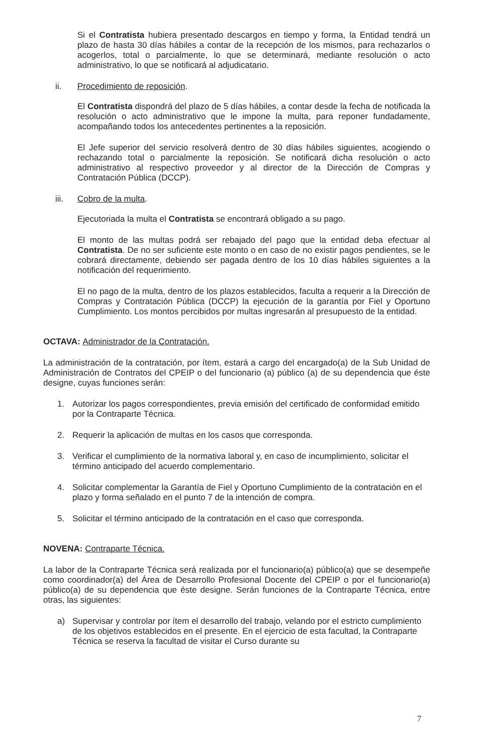Si el Contratista hubiera presentado descargos en tiempo y forma, la Entidad tendrá un plazo de hasta 30 días hábiles a contar de la recepción de los mismos, para rechazarlos o acogerlos, total o parcialmente, lo que se determinará, mediante resolución o acto administrativo, lo que se notificará al adjudicatario.
ii. Procedimiento de reposición.
El Contratista dispondrá del plazo de 5 días hábiles, a contar desde la fecha de notificada la resolución o acto administrativo que le impone la multa, para reponer fundadamente, acompañando todos los antecedentes pertinentes a la reposición.
El Jefe superior del servicio resolverá dentro de 30 días hábiles siguientes, acogiendo o rechazando total o parcialmente la reposición. Se notificará dicha resolución o acto administrativo al respectivo proveedor y al director de la Dirección de Compras y Contratación Pública (DCCP).
iii. Cobro de la multa.
Ejecutoriada la multa el Contratista se encontrará obligado a su pago.
El monto de las multas podrá ser rebajado del pago que la entidad deba efectuar al Contratista. De no ser suficiente este monto o en caso de no existir pagos pendientes, se le cobrará directamente, debiendo ser pagada dentro de los 10 días hábiles siguientes a la notificación del requerimiento.
El no pago de la multa, dentro de los plazos establecidos, faculta a requerir a la Dirección de Compras y Contratación Pública (DCCP) la ejecución de la garantía por Fiel y Oportuno Cumplimiento. Los montos percibidos por multas ingresarán al presupuesto de la entidad.
OCTAVA: Administrador de la Contratación.
La administración de la contratación, por ítem, estará a cargo del encargado(a) de la Sub Unidad de Administración de Contratos del CPEIP o del funcionario (a) público (a) de su dependencia que éste designe, cuyas funciones serán:
1. Autorizar los pagos correspondientes, previa emisión del certificado de conformidad emitido por la Contraparte Técnica.
2. Requerir la aplicación de multas en los casos que corresponda.
3. Verificar el cumplimiento de la normativa laboral y, en caso de incumplimiento, solicitar el término anticipado del acuerdo complementario.
4. Solicitar complementar la Garantía de Fiel y Oportuno Cumplimiento de la contratación en el plazo y forma señalado en el punto 7 de la intención de compra.
5. Solicitar el término anticipado de la contratación en el caso que corresponda.
NOVENA: Contraparte Técnica.
La labor de la Contraparte Técnica será realizada por el funcionario(a) público(a) que se desempeñe como coordinador(a) del Área de Desarrollo Profesional Docente del CPEIP o por el funcionario(a) público(a) de su dependencia que éste designe. Serán funciones de la Contraparte Técnica, entre otras, las siguientes:
a) Supervisar y controlar por ítem el desarrollo del trabajo, velando por el estricto cumplimiento de los objetivos establecidos en el presente. En el ejercicio de esta facultad, la Contraparte Técnica se reserva la facultad de visitar el Curso durante su
7